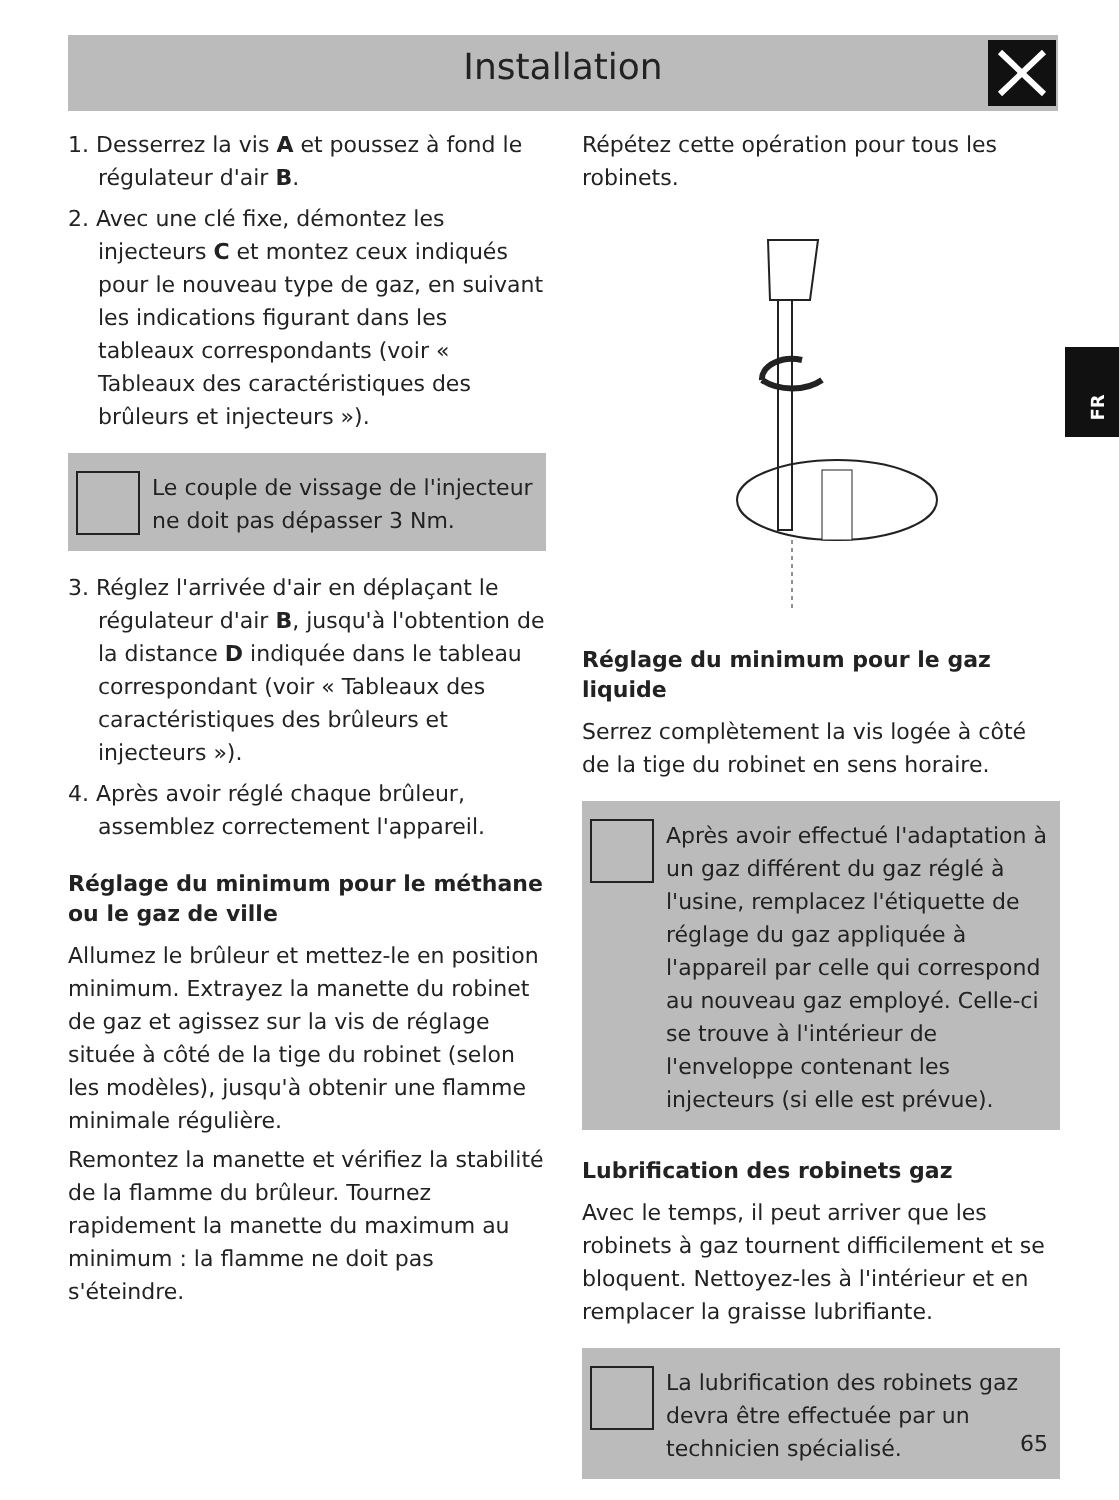Installation
FR
1. Desserrez la vis A et poussez à fond le régulateur d'air B.
2. Avec une clé fixe, démontez les injecteurs C et montez ceux indiqués pour le nouveau type de gaz, en suivant les indications figurant dans les tableaux correspondants (voir « Tableaux des caractéristiques des brûleurs et injecteurs »).
Le couple de vissage de l'injecteur ne doit pas dépasser 3 Nm.
3. Réglez l'arrivée d'air en déplaçant le régulateur d'air B, jusqu'à l'obtention de la distance D indiquée dans le tableau correspondant (voir « Tableaux des caractéristiques des brûleurs et injecteurs »).
4. Après avoir réglé chaque brûleur, assemblez correctement l'appareil.
Réglage du minimum pour le méthane ou le gaz de ville
Allumez le brûleur et mettez-le en position minimum. Extrayez la manette du robinet de gaz et agissez sur la vis de réglage située à côté de la tige du robinet (selon les modèles), jusqu'à obtenir une flamme minimale régulière.
Remontez la manette et vérifiez la stabilité de la flamme du brûleur. Tournez rapidement la manette du maximum au minimum : la flamme ne doit pas s'éteindre.
Répétez cette opération pour tous les robinets.
Réglage du minimum pour le gaz liquide
Serrez complètement la vis logée à côté de la tige du robinet en sens horaire.
Après avoir effectué l'adaptation à un gaz différent du gaz réglé à l'usine, remplacez l'étiquette de réglage du gaz appliquée à l'appareil par celle qui correspond au nouveau gaz employé. Celle-ci se trouve à l'intérieur de l'enveloppe contenant les injecteurs (si elle est prévue).
Lubrification des robinets gaz
Avec le temps, il peut arriver que les robinets à gaz tournent difficilement et se bloquent. Nettoyez-les à l'intérieur et en remplacer la graisse lubrifiante.
La lubrification des robinets gaz devra être effectuée par un technicien spécialisé.
65